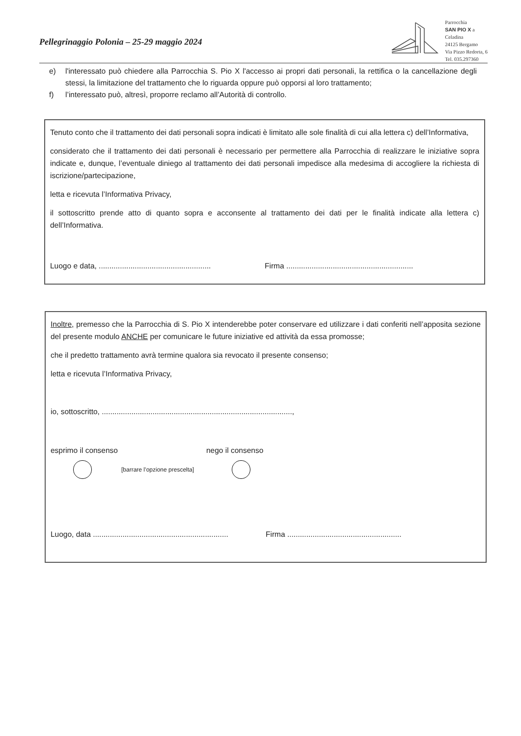Pellegrinaggio Polonia – 25-29 maggio 2024
Parrocchia
SAN PIO X a
Celadina
24125 Bergamo
Via Pizzo Redorta, 6
Tel. 035.297360
e) l'interessato può chiedere alla Parrocchia S. Pio X l'accesso ai propri dati personali, la rettifica o la cancellazione degli stessi, la limitazione del trattamento che lo riguarda oppure può opporsi al loro trattamento;
f) l’interessato può, altresì, proporre reclamo all’Autorità di controllo.
Tenuto conto che il trattamento dei dati personali sopra indicati è limitato alle sole finalità di cui alla lettera c) dell’Informativa,
considerato che il trattamento dei dati personali è necessario per permettere alla Parrocchia di realizzare le iniziative sopra indicate e, dunque, l’eventuale diniego al trattamento dei dati personali impedisce alla medesima di accogliere la richiesta di iscrizione/partecipazione,
letta e ricevuta l’Informativa Privacy,
il sottoscritto prende atto di quanto sopra e acconsente al trattamento dei dati per le finalità indicate alla lettera c) dell’Informativa.
Luogo e data, .....................................................
Firma ............................................................
Inoltre, premesso che la Parrocchia di S. Pio X intenderebbe poter conservare ed utilizzare i dati conferiti nell’apposita sezione del presente modulo ANCHE per comunicare le future iniziative ed attività da essa promosse;
che il predetto trattamento avrà termine qualora sia revocato il presente consenso;
letta e ricevuta l’Informativa Privacy,
io, sottoscritto, ..........................................................................................,
esprimo il consenso nego il consenso
[barrare l’opzione prescelta]
Luogo, data ................................................................
Firma ......................................................